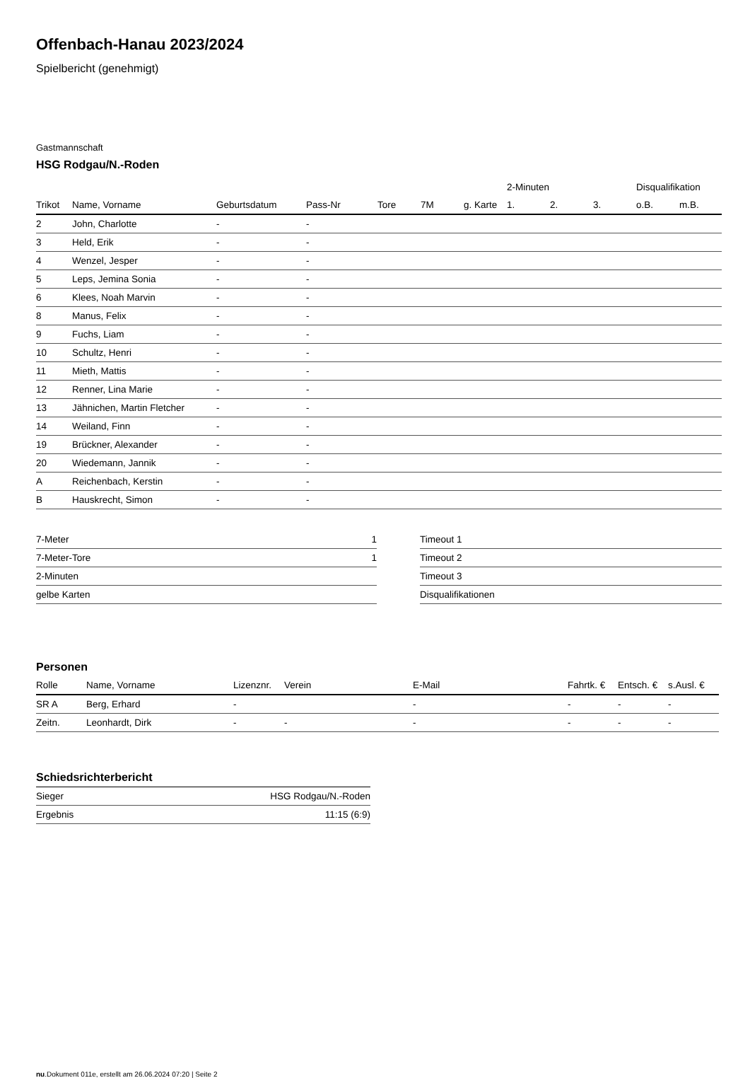Offenbach-Hanau 2023/2024
Spielbericht (genehmigt)
Gastmannschaft
HSG Rodgau/N.-Roden
| | | | | | | | 2-Minuten | | | Disqualifikation | |
| --- | --- | --- | --- | --- | --- | --- | --- | --- | --- | --- | --- |
| Trikot | Name, Vorname | Geburtsdatum | Pass-Nr | Tore | 7M | g. Karte | 1. | 2. | 3. | o.B. | m.B. |
| 2 | John, Charlotte | - | - | | | | | | | | |
| 3 | Held, Erik | - | - | | | | | | | | |
| 4 | Wenzel, Jesper | - | - | | | | | | | | |
| 5 | Leps, Jemina Sonia | - | - | | | | | | | | |
| 6 | Klees, Noah Marvin | - | - | | | | | | | | |
| 8 | Manus, Felix | - | - | | | | | | | | |
| 9 | Fuchs, Liam | - | - | | | | | | | | |
| 10 | Schultz, Henri | - | - | | | | | | | | |
| 11 | Mieth, Mattis | - | - | | | | | | | | |
| 12 | Renner, Lina Marie | - | - | | | | | | | | |
| 13 | Jähnichen, Martin Fletcher | - | - | | | | | | | | |
| 14 | Weiland, Finn | - | - | | | | | | | | |
| 19 | Brückner, Alexander | - | - | | | | | | | | |
| 20 | Wiedemann, Jannik | - | - | | | | | | | | |
| A | Reichenbach, Kerstin | - | - | | | | | | | | |
| B | Hauskrecht, Simon | - | - | | | | | | | | |
| 7-Meter | 1 |
| 7-Meter-Tore | 1 |
| 2-Minuten | |
| gelbe Karten | |
| Timeout 1 |
| Timeout 2 |
| Timeout 3 |
| Disqualifikationen |
Personen
| Rolle | Name, Vorname | Lizenznr. | Verein | E-Mail | Fahrtk. € | Entsch. € | s.Ausl. € |
| --- | --- | --- | --- | --- | --- | --- | --- |
| SR A | Berg, Erhard | - | | - | - | - | - |
| Zeitn. | Leonhardt, Dirk | - | - | - | - | - | - |
Schiedsrichterbericht
| Sieger | HSG Rodgau/N.-Roden |
| Ergebnis | 11:15 (6:9) |
nu.Dokument 011e, erstellt am 26.06.2024 07:20 | Seite 2